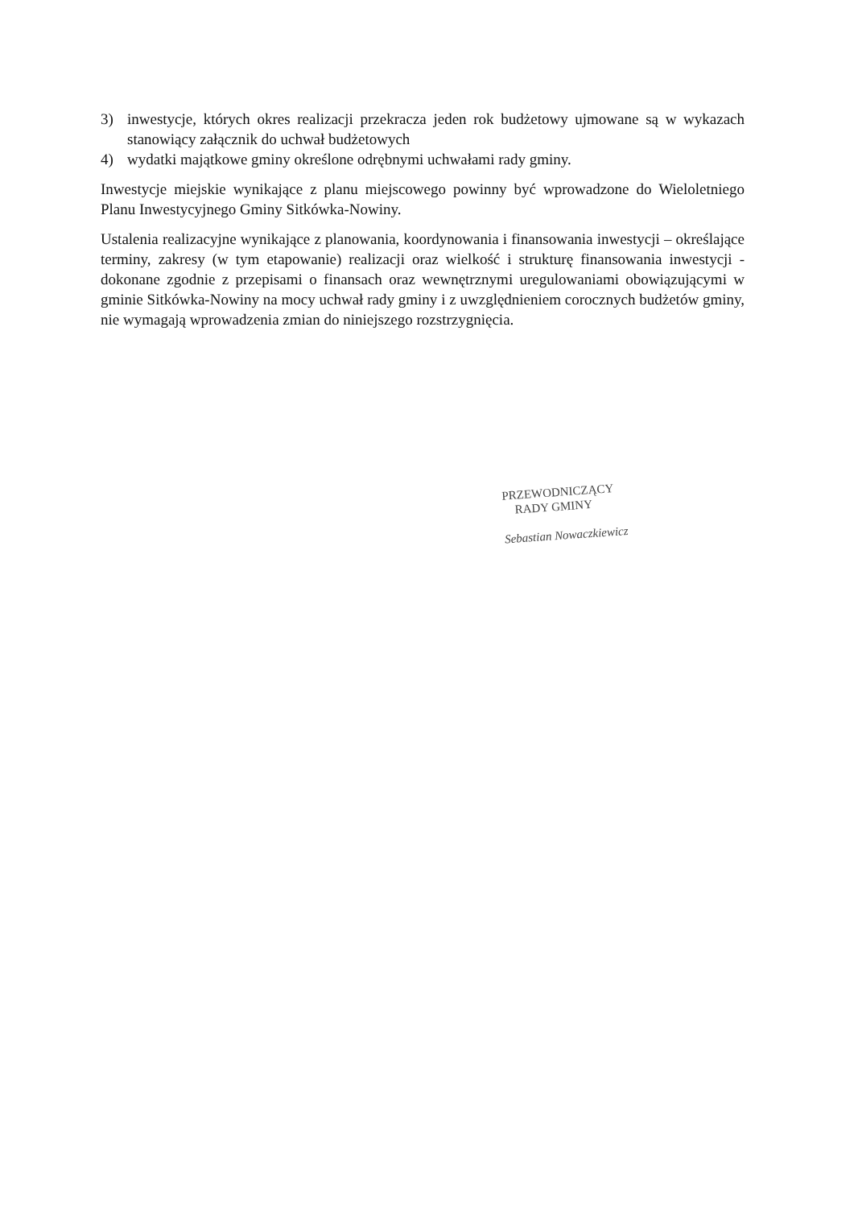3) inwestycje, których okres realizacji przekracza jeden rok budżetowy ujmowane są w wykazach stanowiący załącznik do uchwał budżetowych
4) wydatki majątkowe gminy określone odrębnymi uchwałami rady gminy.
Inwestycje miejskie wynikające z planu miejscowego powinny być wprowadzone do Wieloletniego Planu Inwestycyjnego Gminy Sitkówka-Nowiny.
Ustalenia realizacyjne wynikające z planowania, koordynowania i finansowania inwestycji – określające terminy, zakresy (w tym etapowanie) realizacji oraz wielkość i strukturę finansowania inwestycji - dokonane zgodnie z przepisami o finansach oraz wewnętrznymi uregulowaniami obowiązującymi w gminie Sitkówka-Nowiny na mocy uchwał rady gminy i z uwzględnieniem corocznych budżetów gminy, nie wymagają wprowadzenia zmian do niniejszego rozstrzygnięcia.
PRZEWODNICZĄCY
RADY GMINY
Sebastian Nowaczkiewicz